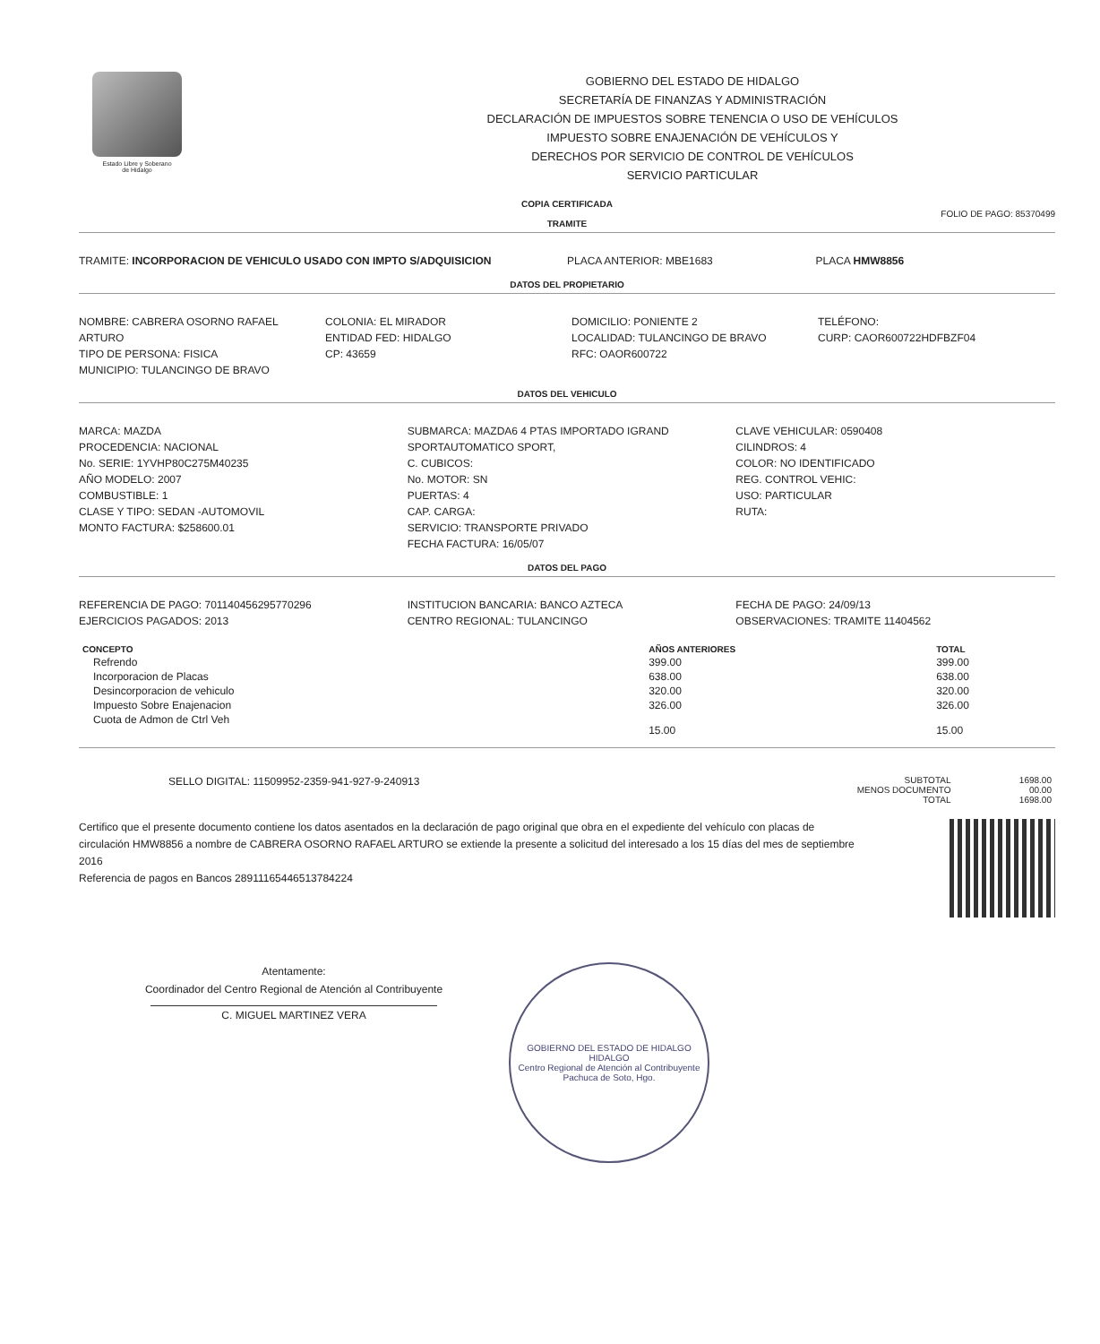Estado Libre y Soberano
de Hidalgo
GOBIERNO DEL ESTADO DE HIDALGO
SECRETARÍA DE FINANZAS Y ADMINISTRACIÓN
DECLARACIÓN DE IMPUESTOS SOBRE TENENCIA O USO DE VEHÍCULOS
IMPUESTO SOBRE ENAJENACIÓN DE VEHÍCULOS Y
DERECHOS POR SERVICIO DE CONTROL DE VEHÍCULOS
SERVICIO PARTICULAR
COPIA CERTIFICADA
FOLIO DE PAGO: 85370499
TRAMITE
TRAMITE: INCORPORACION DE VEHICULO USADO CON IMPTO S/ADQUISICION
PLACA ANTERIOR: MBE1683 PLACA HMW8856
DATOS DEL PROPIETARIO
NOMBRE: CABRERA OSORNO RAFAEL ARTURO
TIPO DE PERSONA: FISICA
MUNICIPIO: TULANCINGO DE BRAVO
COLONIA: EL MIRADOR
ENTIDAD FED: HIDALGO
CP: 43659
DOMICILIO: PONIENTE 2
LOCALIDAD: TULANCINGO DE BRAVO
RFC: OAOR600722
TELÉFONO:
CURP: CAOR600722HDFBZF04
DATOS DEL VEHICULO
MARCA: MAZDA
PROCEDENCIA: NACIONAL
No. SERIE: 1YVHP80C275M40235
AÑO MODELO: 2007
COMBUSTIBLE: 1
CLASE Y TIPO: SEDAN -AUTOMOVIL
MONTO FACTURA: $258600.01
SUBMARCA: MAZDA6 4 PTAS IMPORTADO IGRAND SPORTAUTOMATICO SPORT,
C. CUBICOS:
No. MOTOR: SN
PUERTAS: 4
CAP. CARGA:
SERVICIO: TRANSPORTE PRIVADO
FECHA FACTURA: 16/05/07
CLAVE VEHICULAR: 0590408
CILINDROS: 4
COLOR: NO IDENTIFICADO
REG. CONTROL VEHIC:
USO: PARTICULAR
RUTA:
DATOS DEL PAGO
REFERENCIA DE PAGO: 701140456295770296
EJERCICIOS PAGADOS: 2013
INSTITUCION BANCARIA: BANCO AZTECA
CENTRO REGIONAL: TULANCINGO
FECHA DE PAGO: 24/09/13
OBSERVACIONES: TRAMITE 11404562
| CONCEPTO | AÑOS ANTERIORES | TOTAL |
| --- | --- | --- |
| Refrendo | 399.00 | 399.00 |
| Incorporacion de Placas | 638.00 | 638.00 |
| Desincorporacion de vehiculo | 320.00 | 320.00 |
| Impuesto Sobre Enajenacion | 326.00 | 326.00 |
| Cuota de Admon de Ctrl Veh | 15.00 | 15.00 |
SELLO DIGITAL: 11509952-2359-941-927-9-240913
| SUBTOTAL | 1698.00 |
| MENOS DOCUMENTO | 00.00 |
| TOTAL | 1698.00 |
Certifico que el presente documento contiene los datos asentados en la declaración de pago original que obra en el expediente del vehículo con placas de circulación HMW8856 a nombre de CABRERA OSORNO RAFAEL ARTURO se extiende la presente a solicitud del interesado a los 15 días del mes de septiembre 2016
Referencia de pagos en Bancos 28911165446513784224
Atentamente:
Coordinador del Centro Regional de Atención al Contribuyente
C. MIGUEL MARTINEZ VERA
GOBIERNO DEL ESTADO DE HIDALGO
HIDALGO
Centro Regional de Atención al Contribuyente
Pachuca de Soto, Hgo.